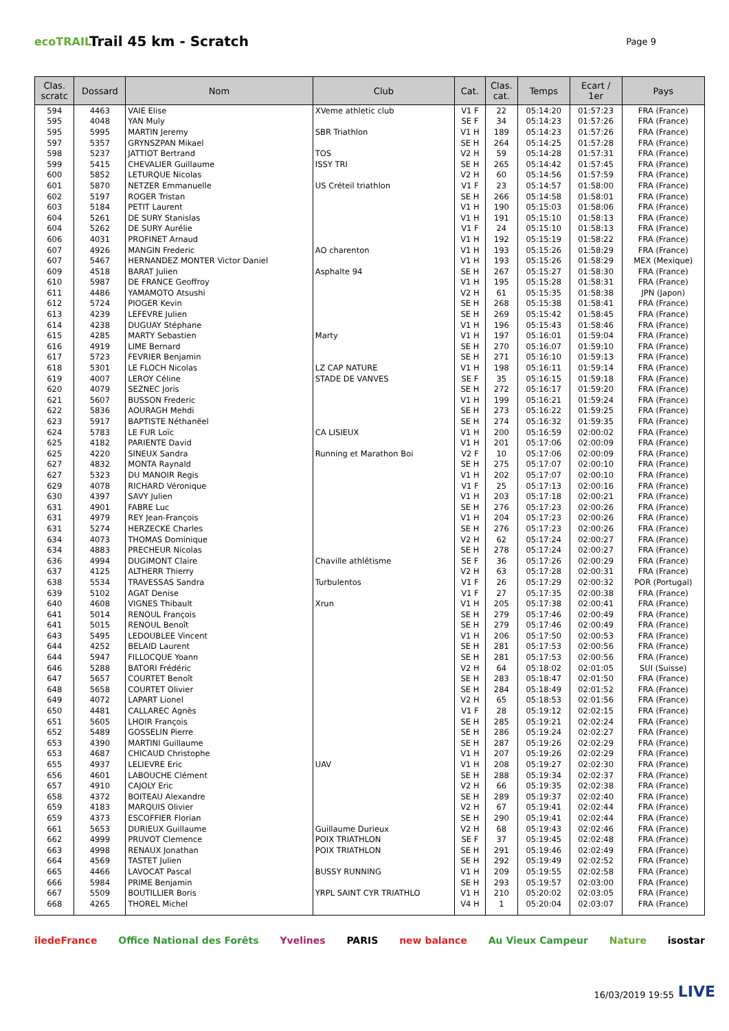ecoTRAIL
Trail 45 km - Scratch
Page 9
| Clas. scratc | Dossard | Nom | Club | Cat. | Clas. cat. | Temps | Ecart / 1er | Pays |
| --- | --- | --- | --- | --- | --- | --- | --- | --- |
| 594 | 4463 | VAIE Elise | XVeme athletic club | V1 F | 22 | 05:14:20 | 01:57:23 | FRA (France) |
| 595 | 4048 | YAN Muly | | SE F | 34 | 05:14:23 | 01:57:26 | FRA (France) |
| 595 | 5995 | MARTIN Jeremy | SBR Triathlon | V1 H | 189 | 05:14:23 | 01:57:26 | FRA (France) |
| 597 | 5357 | GRYNSZPAN Mikael | | SE H | 264 | 05:14:25 | 01:57:28 | FRA (France) |
| 598 | 5237 | JATTIOT Bertrand | TOS | V2 H | 59 | 05:14:28 | 01:57:31 | FRA (France) |
| 599 | 5415 | CHEVALIER Guillaume | ISSY TRI | SE H | 265 | 05:14:42 | 01:57:45 | FRA (France) |
| 600 | 5852 | LETURQUE Nicolas | | V2 H | 60 | 05:14:56 | 01:57:59 | FRA (France) |
| 601 | 5870 | NETZER Emmanuelle | US Créteil triathlon | V1 F | 23 | 05:14:57 | 01:58:00 | FRA (France) |
| 602 | 5197 | ROGER Tristan | | SE H | 266 | 05:14:58 | 01:58:01 | FRA (France) |
| 603 | 5184 | PETIT Laurent | | V1 H | 190 | 05:15:03 | 01:58:06 | FRA (France) |
| 604 | 5261 | DE SURY Stanislas | | V1 H | 191 | 05:15:10 | 01:58:13 | FRA (France) |
| 604 | 5262 | DE SURY Aurélie | | V1 F | 24 | 05:15:10 | 01:58:13 | FRA (France) |
| 606 | 4031 | PROFINET Arnaud | | V1 H | 192 | 05:15:19 | 01:58:22 | FRA (France) |
| 607 | 4926 | MANGIN Frederic | AO charenton | V1 H | 193 | 05:15:26 | 01:58:29 | FRA (France) |
| 607 | 5467 | HERNANDEZ MONTER Victor Daniel | | V1 H | 193 | 05:15:26 | 01:58:29 | MEX (Mexique) |
| 609 | 4518 | BARAT Julien | Asphalte 94 | SE H | 267 | 05:15:27 | 01:58:30 | FRA (France) |
| 610 | 5987 | DE FRANCE Geoffroy | | V1 H | 195 | 05:15:28 | 01:58:31 | FRA (France) |
| 611 | 4486 | YAMAMOTO Atsushi | | V2 H | 61 | 05:15:35 | 01:58:38 | JPN (Japon) |
| 612 | 5724 | PIOGER Kevin | | SE H | 268 | 05:15:38 | 01:58:41 | FRA (France) |
| 613 | 4239 | LEFEVRE Julien | | SE H | 269 | 05:15:42 | 01:58:45 | FRA (France) |
| 614 | 4238 | DUGUAY Stéphane | | V1 H | 196 | 05:15:43 | 01:58:46 | FRA (France) |
| 615 | 4285 | MARTY Sebastien | Marty | V1 H | 197 | 05:16:01 | 01:59:04 | FRA (France) |
| 616 | 4919 | LIME Bernard | | SE H | 270 | 05:16:07 | 01:59:10 | FRA (France) |
| 617 | 5723 | FEVRIER Benjamin | | SE H | 271 | 05:16:10 | 01:59:13 | FRA (France) |
| 618 | 5301 | LE FLOCH Nicolas | LZ CAP NATURE | V1 H | 198 | 05:16:11 | 01:59:14 | FRA (France) |
| 619 | 4007 | LEROY Céline | STADE DE VANVES | SE F | 35 | 05:16:15 | 01:59:18 | FRA (France) |
| 620 | 4079 | SEZNEC Joris | | SE H | 272 | 05:16:17 | 01:59:20 | FRA (France) |
| 621 | 5607 | BUSSON Frederic | | V1 H | 199 | 05:16:21 | 01:59:24 | FRA (France) |
| 622 | 5836 | AOURAGH Mehdi | | SE H | 273 | 05:16:22 | 01:59:25 | FRA (France) |
| 623 | 5917 | BAPTISTE Néthanëel | | SE H | 274 | 05:16:32 | 01:59:35 | FRA (France) |
| 624 | 5783 | LE FUR Loïc | CA LISIEUX | V1 H | 200 | 05:16:59 | 02:00:02 | FRA (France) |
| 625 | 4182 | PARIENTE David | | V1 H | 201 | 05:17:06 | 02:00:09 | FRA (France) |
| 625 | 4220 | SINEUX Sandra | Running et Marathon Boi | V2 F | 10 | 05:17:06 | 02:00:09 | FRA (France) |
| 627 | 4832 | MONTA Raynald | | SE H | 275 | 05:17:07 | 02:00:10 | FRA (France) |
| 627 | 5323 | DU MANOIR Regis | | V1 H | 202 | 05:17:07 | 02:00:10 | FRA (France) |
| 629 | 4078 | RICHARD Véronique | | V1 F | 25 | 05:17:13 | 02:00:16 | FRA (France) |
| 630 | 4397 | SAVY Julien | | V1 H | 203 | 05:17:18 | 02:00:21 | FRA (France) |
| 631 | 4901 | FABRE Luc | | SE H | 276 | 05:17:23 | 02:00:26 | FRA (France) |
| 631 | 4979 | REY Jean-François | | V1 H | 204 | 05:17:23 | 02:00:26 | FRA (France) |
| 631 | 5274 | HERZECKE Charles | | SE H | 276 | 05:17:23 | 02:00:26 | FRA (France) |
| 634 | 4073 | THOMAS Dominique | | V2 H | 62 | 05:17:24 | 02:00:27 | FRA (France) |
| 634 | 4883 | PRECHEUR Nicolas | | SE H | 278 | 05:17:24 | 02:00:27 | FRA (France) |
| 636 | 4994 | DUGIMONT Claire | Chaville athlétisme | SE F | 36 | 05:17:26 | 02:00:29 | FRA (France) |
| 637 | 4125 | ALTHERR Thierry | | V2 H | 63 | 05:17:28 | 02:00:31 | FRA (France) |
| 638 | 5534 | TRAVESSAS Sandra | Turbulentos | V1 F | 26 | 05:17:29 | 02:00:32 | POR (Portugal) |
| 639 | 5102 | AGAT Denise | | V1 F | 27 | 05:17:35 | 02:00:38 | FRA (France) |
| 640 | 4608 | VIGNES Thibault | Xrun | V1 H | 205 | 05:17:38 | 02:00:41 | FRA (France) |
| 641 | 5014 | RENOUL François | | SE H | 279 | 05:17:46 | 02:00:49 | FRA (France) |
| 641 | 5015 | RENOUL Benoît | | SE H | 279 | 05:17:46 | 02:00:49 | FRA (France) |
| 643 | 5495 | LEDOUBLEE Vincent | | V1 H | 206 | 05:17:50 | 02:00:53 | FRA (France) |
| 644 | 4252 | BELAID Laurent | | SE H | 281 | 05:17:53 | 02:00:56 | FRA (France) |
| 644 | 5947 | FILLOCQUE Yoann | | SE H | 281 | 05:17:53 | 02:00:56 | FRA (France) |
| 646 | 5288 | BATORI Frédéric | | V2 H | 64 | 05:18:02 | 02:01:05 | SUI (Suisse) |
| 647 | 5657 | COURTET Benoît | | SE H | 283 | 05:18:47 | 02:01:50 | FRA (France) |
| 648 | 5658 | COURTET Olivier | | SE H | 284 | 05:18:49 | 02:01:52 | FRA (France) |
| 649 | 4072 | LAPART Lionel | | V2 H | 65 | 05:18:53 | 02:01:56 | FRA (France) |
| 650 | 4481 | CALLAREC Agnès | | V1 F | 28 | 05:19:12 | 02:02:15 | FRA (France) |
| 651 | 5605 | LHOIR François | | SE H | 285 | 05:19:21 | 02:02:24 | FRA (France) |
| 652 | 5489 | GOSSELIN Pierre | | SE H | 286 | 05:19:24 | 02:02:27 | FRA (France) |
| 653 | 4390 | MARTINI Guillaume | | SE H | 287 | 05:19:26 | 02:02:29 | FRA (France) |
| 653 | 4687 | CHICAUD Christophe | | V1 H | 207 | 05:19:26 | 02:02:29 | FRA (France) |
| 655 | 4937 | LELIEVRE Eric | UAV | V1 H | 208 | 05:19:27 | 02:02:30 | FRA (France) |
| 656 | 4601 | LABOUCHE Clément | | SE H | 288 | 05:19:34 | 02:02:37 | FRA (France) |
| 657 | 4910 | CAJOLY Eric | | V2 H | 66 | 05:19:35 | 02:02:38 | FRA (France) |
| 658 | 4372 | BOITEAU Alexandre | | SE H | 289 | 05:19:37 | 02:02:40 | FRA (France) |
| 659 | 4183 | MARQUIS Olivier | | V2 H | 67 | 05:19:41 | 02:02:44 | FRA (France) |
| 659 | 4373 | ESCOFFIER Florian | | SE H | 290 | 05:19:41 | 02:02:44 | FRA (France) |
| 661 | 5653 | DURIEUX Guillaume | Guillaume Durieux | V2 H | 68 | 05:19:43 | 02:02:46 | FRA (France) |
| 662 | 4999 | PRUVOT Clemence | POIX TRIATHLON | SE F | 37 | 05:19:45 | 02:02:48 | FRA (France) |
| 663 | 4998 | RENAUX Jonathan | POIX TRIATHLON | SE H | 291 | 05:19:46 | 02:02:49 | FRA (France) |
| 664 | 4569 | TASTET Julien | | SE H | 292 | 05:19:49 | 02:02:52 | FRA (France) |
| 665 | 4466 | LAVOCAT Pascal | BUSSY RUNNING | V1 H | 209 | 05:19:55 | 02:02:58 | FRA (France) |
| 666 | 5984 | PRIME Benjamin | | SE H | 293 | 05:19:57 | 02:03:00 | FRA (France) |
| 667 | 5509 | BOUTILLIER Boris | YRPL SAINT CYR TRIATHLO | V1 H | 210 | 05:20:02 | 02:03:05 | FRA (France) |
| 668 | 4265 | THOREL Michel | | V4 H | 1 | 05:20:04 | 02:03:07 | FRA (France) |
îledeFrance Office National des Forêts Yvelines PARIS new balance Au Vieux Campeur Nature isostar
16/03/2019 19:55 LIVE